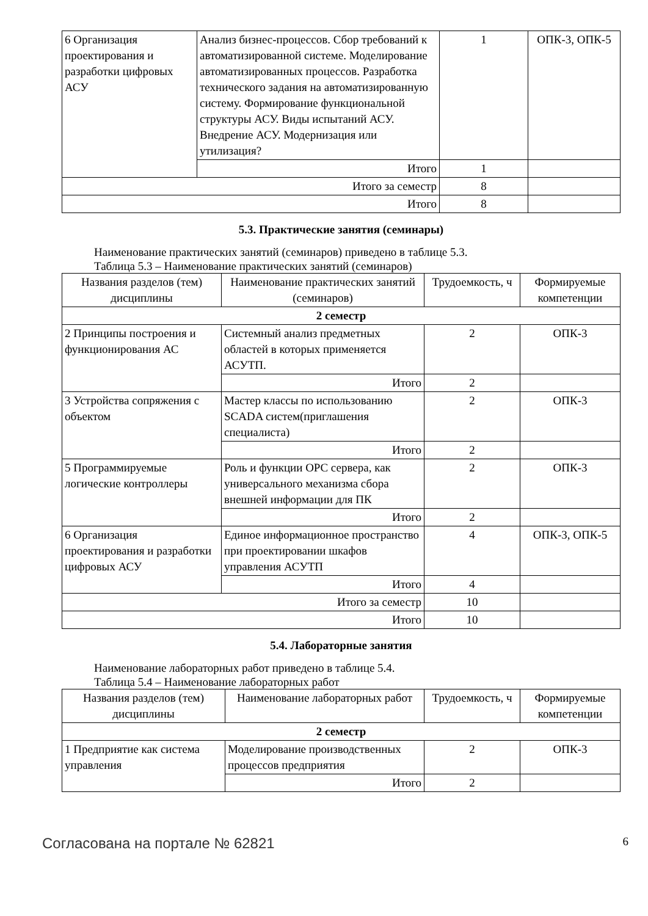| 6 Организация проектирования и разработки цифровых АСУ | Анализ бизнес-процессов. Сбор требований к автоматизированной системе. Моделирование автоматизированных процессов. Разработка технического задания на автоматизированную систему. Формирование функциональной структуры АСУ. Виды испытаний АСУ. Внедрение АСУ. Модернизация или утилизация? | 1 | ОПК-3, ОПК-5 |
| | Итого | 1 | |
| Итого за семестр | | 8 | |
| Итого | | 8 | |
5.3. Практические занятия (семинары)
Наименование практических занятий (семинаров) приведено в таблице 5.3.
Таблица 5.3 – Наименование практических занятий (семинаров)
| Названия разделов (тем) дисциплины | Наименование практических занятий (семинаров) | Трудоемкость, ч | Формируемые компетенции |
| --- | --- | --- | --- |
| 2 семестр | | | |
| 2 Принципы построения и функционирования АС | Системный анализ предметных областей в которых применяется АСУТП. | 2 | ОПК-3 |
| | Итого | 2 | |
| 3 Устройства сопряжения с объектом | Мастер классы по использованию SCADA систем(приглашения специалиста) | 2 | ОПК-3 |
| | Итого | 2 | |
| 5 Программируемые логические контроллеры | Роль и функции OPC сервера, как универсального механизма сбора внешней информации для ПК | 2 | ОПК-3 |
| | Итого | 2 | |
| 6 Организация проектирования и разработки цифровых АСУ | Единое информационное пространство при проектировании шкафов управления АСУТП | 4 | ОПК-3, ОПК-5 |
| | Итого | 4 | |
| Итого за семестр | | 10 | |
| Итого | | 10 | |
5.4. Лабораторные занятия
Наименование лабораторных работ приведено в таблице 5.4.
Таблица 5.4 – Наименование лабораторных работ
| Названия разделов (тем) дисциплины | Наименование лабораторных работ | Трудоемкость, ч | Формируемые компетенции |
| --- | --- | --- | --- |
| 2 семестр | | | |
| 1 Предприятие как система управления | Моделирование производственных процессов предприятия | 2 | ОПК-3 |
| | Итого | 2 | |
Согласована на портале № 62821 6